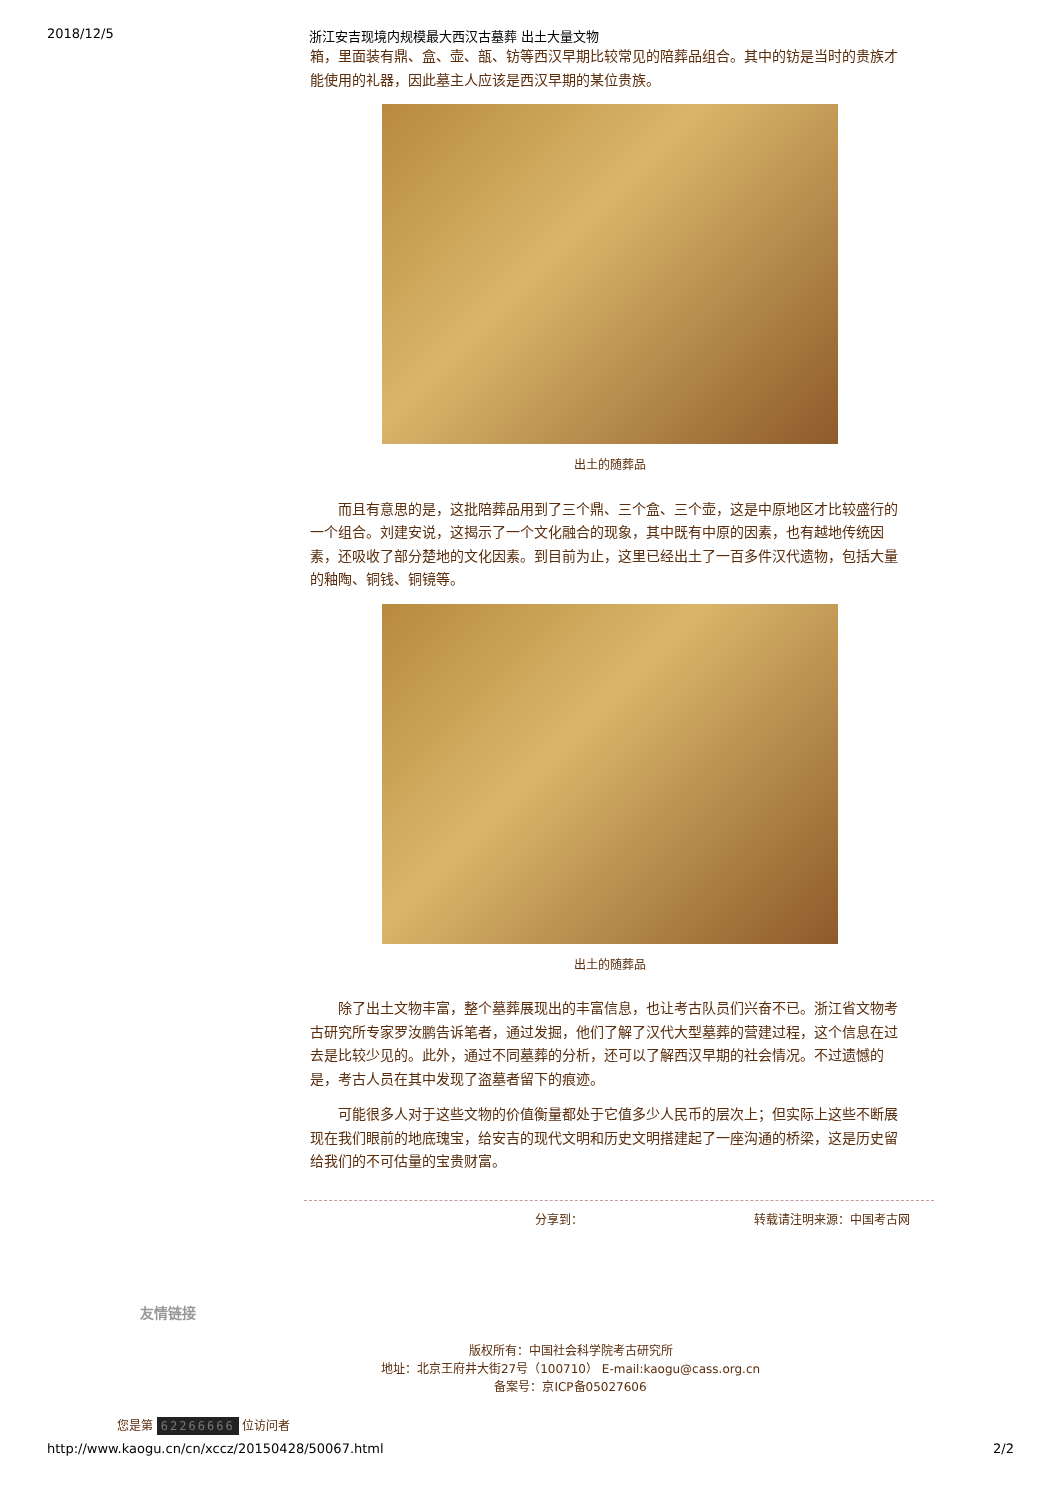2018/12/5 浙江安吉现境内规模最大西汉古墓葬 出土大量文物
箱，里面装有鼎、盒、壶、瓿、钫等西汉早期比较常见的陪葬品组合。其中的钫是当时的贵族才能使用的礼器，因此墓主人应该是西汉早期的某位贵族。
出土的随葬品
而且有意思的是，这批陪葬品用到了三个鼎、三个盒、三个壶，这是中原地区才比较盛行的一个组合。刘建安说，这揭示了一个文化融合的现象，其中既有中原的因素，也有越地传统因素，还吸收了部分楚地的文化因素。到目前为止，这里已经出土了一百多件汉代遗物，包括大量的釉陶、铜钱、铜镜等。
出土的随葬品
除了出土文物丰富，整个墓葬展现出的丰富信息，也让考古队员们兴奋不已。浙江省文物考古研究所专家罗汝鹏告诉笔者，通过发掘，他们了解了汉代大型墓葬的营建过程，这个信息在过去是比较少见的。此外，通过不同墓葬的分析，还可以了解西汉早期的社会情况。不过遗憾的是，考古人员在其中发现了盗墓者留下的痕迹。
可能很多人对于这些文物的价值衡量都处于它值多少人民币的层次上；但实际上这些不断展现在我们眼前的地底瑰宝，给安吉的现代文明和历史文明搭建起了一座沟通的桥梁，这是历史留给我们的不可估量的宝贵财富。
分享到： 转载请注明来源：中国考古网
友情链接
版权所有：中国社会科学院考古研究所
地址：北京王府井大街27号（100710） E-mail:kaogu@cass.org.cn
备案号：京ICP备05027606
您是第 62266666 位访问者
http://www.kaogu.cn/cn/xccz/20150428/50067.html 2/2